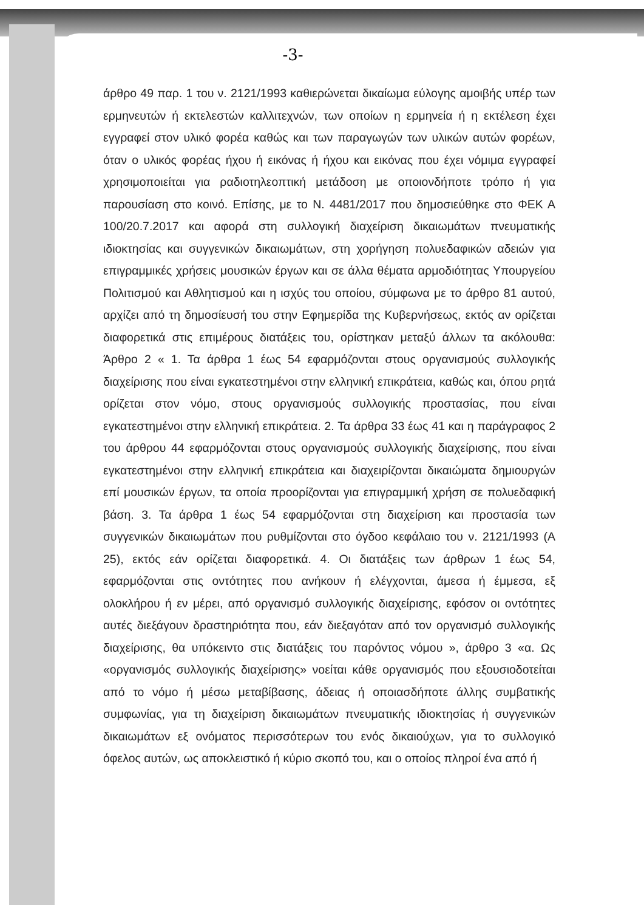-3-
άρθρο 49 παρ. 1 του ν. 2121/1993 καθιερώνεται δικαίωμα εύλογης αμοιβής υπέρ των ερμηνευτών ή εκτελεστών καλλιτεχνών, των οποίων η ερμηνεία ή η εκτέλεση έχει εγγραφεί στον υλικό φορέα καθώς και των παραγωγών των υλικών αυτών φορέων, όταν ο υλικός φορέας ήχου ή εικόνας ή ήχου και εικόνας που έχει νόμιμα εγγραφεί χρησιμοποιείται για ραδιοτηλεοπτική μετάδοση με οποιονδήποτε τρόπο ή για παρουσίαση στο κοινό. Επίσης, με το Ν. 4481/2017 που δημοσιεύθηκε στο ΦΕΚ Α 100/20.7.2017 και αφορά στη συλλογική διαχείριση δικαιωμάτων πνευματικής ιδιοκτησίας και συγγενικών δικαιωμάτων, στη χορήγηση πολυεδαφικών αδειών για επιγραμμικές χρήσεις μουσικών έργων και σε άλλα θέματα αρμοδιότητας Υπουργείου Πολιτισμού και Αθλητισμού και η ισχύς του οποίου, σύμφωνα με το άρθρο 81 αυτού, αρχίζει από τη δημοσίευσή του στην Εφημερίδα της Κυβερνήσεως, εκτός αν ορίζεται διαφορετικά στις επιμέρους διατάξεις του, ορίστηκαν μεταξύ άλλων τα ακόλουθα: Άρθρο 2 « 1. Τα άρθρα 1 έως 54 εφαρμόζονται στους οργανισμούς συλλογικής διαχείρισης που είναι εγκατεστημένοι στην ελληνική επικράτεια, καθώς και, όπου ρητά ορίζεται στον νόμο, στους οργανισμούς συλλογικής προστασίας, που είναι εγκατεστημένοι στην ελληνική επικράτεια. 2. Τα άρθρα 33 έως 41 και η παράγραφος 2 του άρθρου 44 εφαρμόζονται στους οργανισμούς συλλογικής διαχείρισης, που είναι εγκατεστημένοι στην ελληνική επικράτεια και διαχειρίζονται δικαιώματα δημιουργών επί μουσικών έργων, τα οποία προορίζονται για επιγραμμική χρήση σε πολυεδαφική βάση. 3. Τα άρθρα 1 έως 54 εφαρμόζονται στη διαχείριση και προστασία των συγγενικών δικαιωμάτων που ρυθμίζονται στο όγδοο κεφάλαιο του ν. 2121/1993 (Α 25), εκτός εάν ορίζεται διαφορετικά. 4. Οι διατάξεις των άρθρων 1 έως 54, εφαρμόζονται στις οντότητες που ανήκουν ή ελέγχονται, άμεσα ή έμμεσα, εξ ολοκλήρου ή εν μέρει, από οργανισμό συλλογικής διαχείρισης, εφόσον οι οντότητες αυτές διεξάγουν δραστηριότητα που, εάν διεξαγόταν από τον οργανισμό συλλογικής διαχείρισης, θα υπόκειντο στις διατάξεις του παρόντος νόμου », άρθρο 3 «α. Ως «οργανισμός συλλογικής διαχείρισης» νοείται κάθε οργανισμός που εξουσιοδοτείται από το νόμο ή μέσω μεταβίβασης, άδειας ή οποιασδήποτε άλλης συμβατικής συμφωνίας, για τη διαχείριση δικαιωμάτων πνευματικής ιδιοκτησίας ή συγγενικών δικαιωμάτων εξ ονόματος περισσότερων του ενός δικαιούχων, για το συλλογικό όφελος αυτών, ως αποκλειστικό ή κύριο σκοπό του, και ο οποίος πληροί ένα από ή